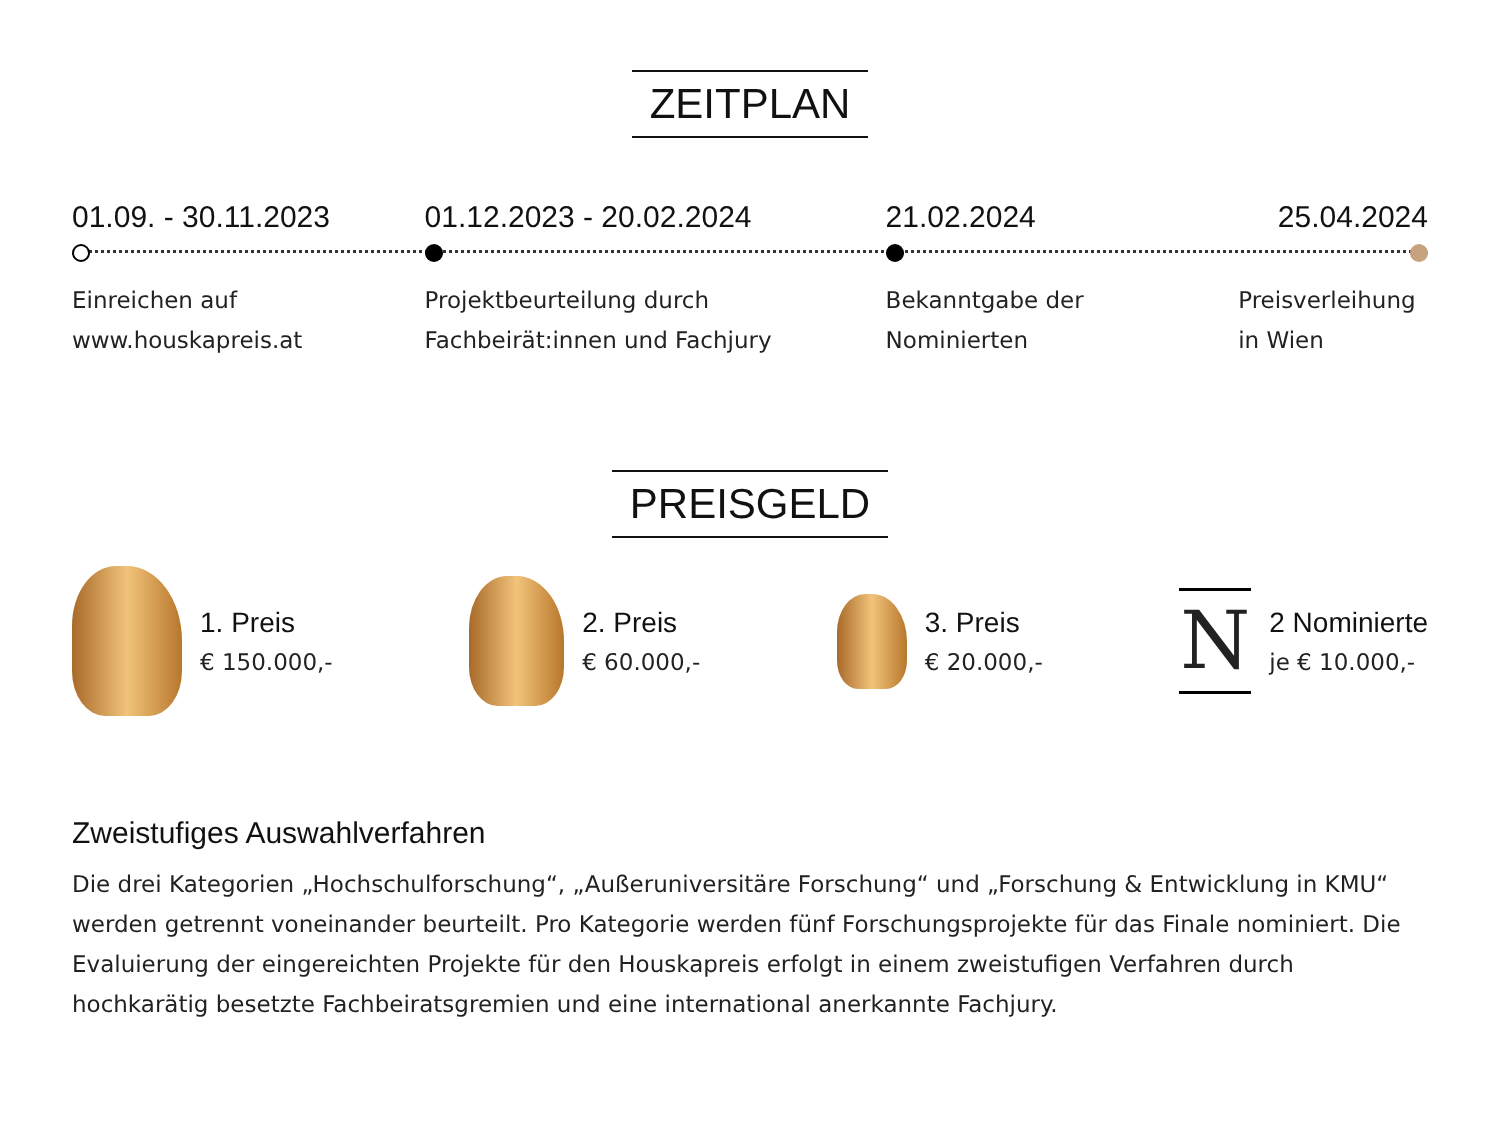ZEITPLAN
01.09. - 30.11.2023
Einreichen auf
www.houskapreis.at
01.12.2023 - 20.02.2024
Projektbeurteilung durch
Fachbeirät:innen und Fachjury
21.02.2024
Bekanntgabe der
Nominierten
25.04.2024
Preisverleihung
in Wien
PREISGELD
1. Preis
€ 150.000,-
2. Preis
€ 60.000,-
3. Preis
€ 20.000,-
N
2 Nominierte
je € 10.000,-
Zweistufiges Auswahlverfahren
Die drei Kategorien „Hochschulforschung“, „Außeruniversitäre Forschung“ und „Forschung & Entwicklung in KMU“ werden getrennt voneinander beurteilt. Pro Kategorie werden fünf Forschungsprojekte für das Finale nominiert. Die Evaluierung der eingereichten Projekte für den Houskapreis erfolgt in einem zweistufigen Verfahren durch hochkarätig besetzte Fachbeiratsgremien und eine international anerkannte Fachjury.